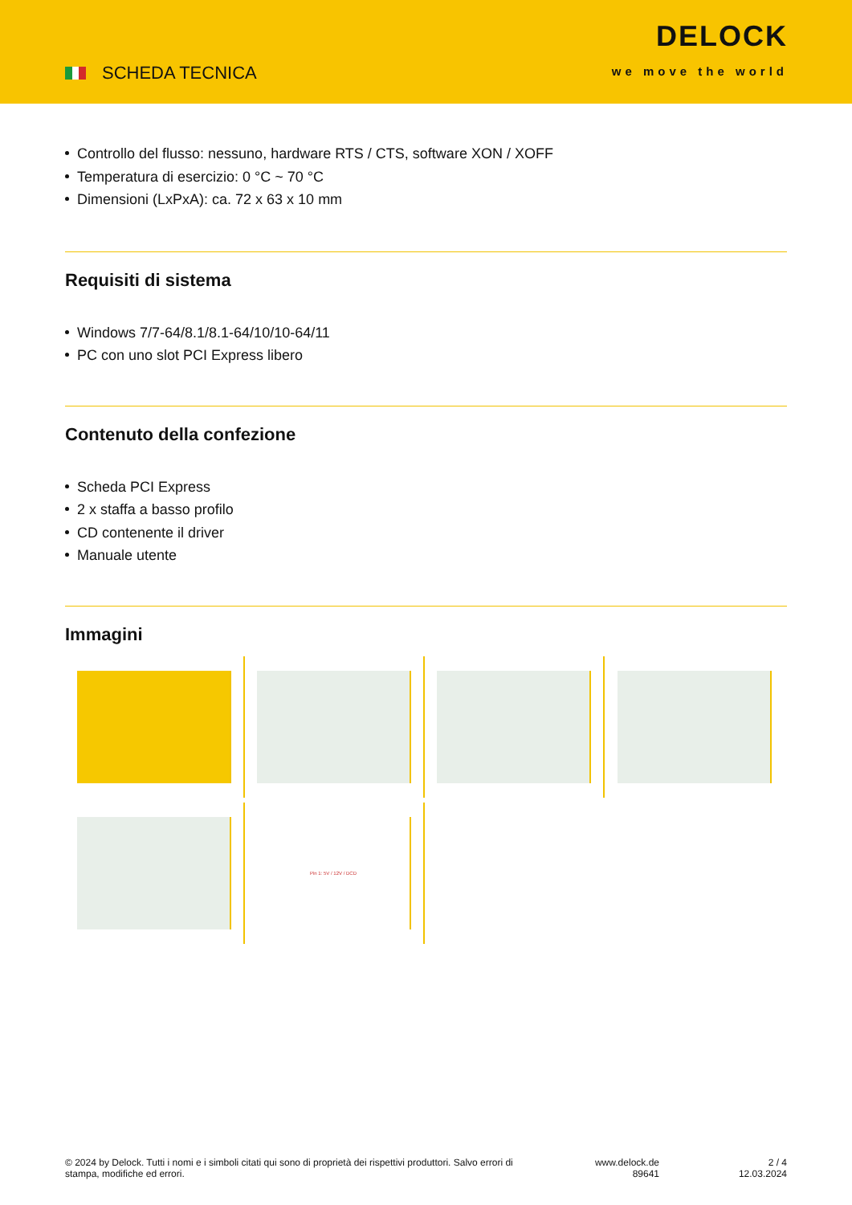SCHEDA TECNICA
DELOCK
we move the world
Controllo del flusso: nessuno, hardware RTS / CTS, software XON / XOFF
Temperatura di esercizio: 0 °C ~ 70 °C
Dimensioni (LxPxA): ca. 72 x 63 x 10 mm
Requisiti di sistema
Windows 7/7-64/8.1/8.1-64/10/10-64/11
PC con uno slot PCI Express libero
Contenuto della confezione
Scheda PCI Express
2 x staffa a basso profilo
CD contenente il driver
Manuale utente
Immagini
Pin 1: 5V / 12V / DCD
© 2024 by Delock. Tutti i nomi e i simboli citati qui sono di proprietà dei rispettivi produttori. Salvo errori di stampa, modifiche ed errori.
www.delock.de
89641
2 / 4
12.03.2024